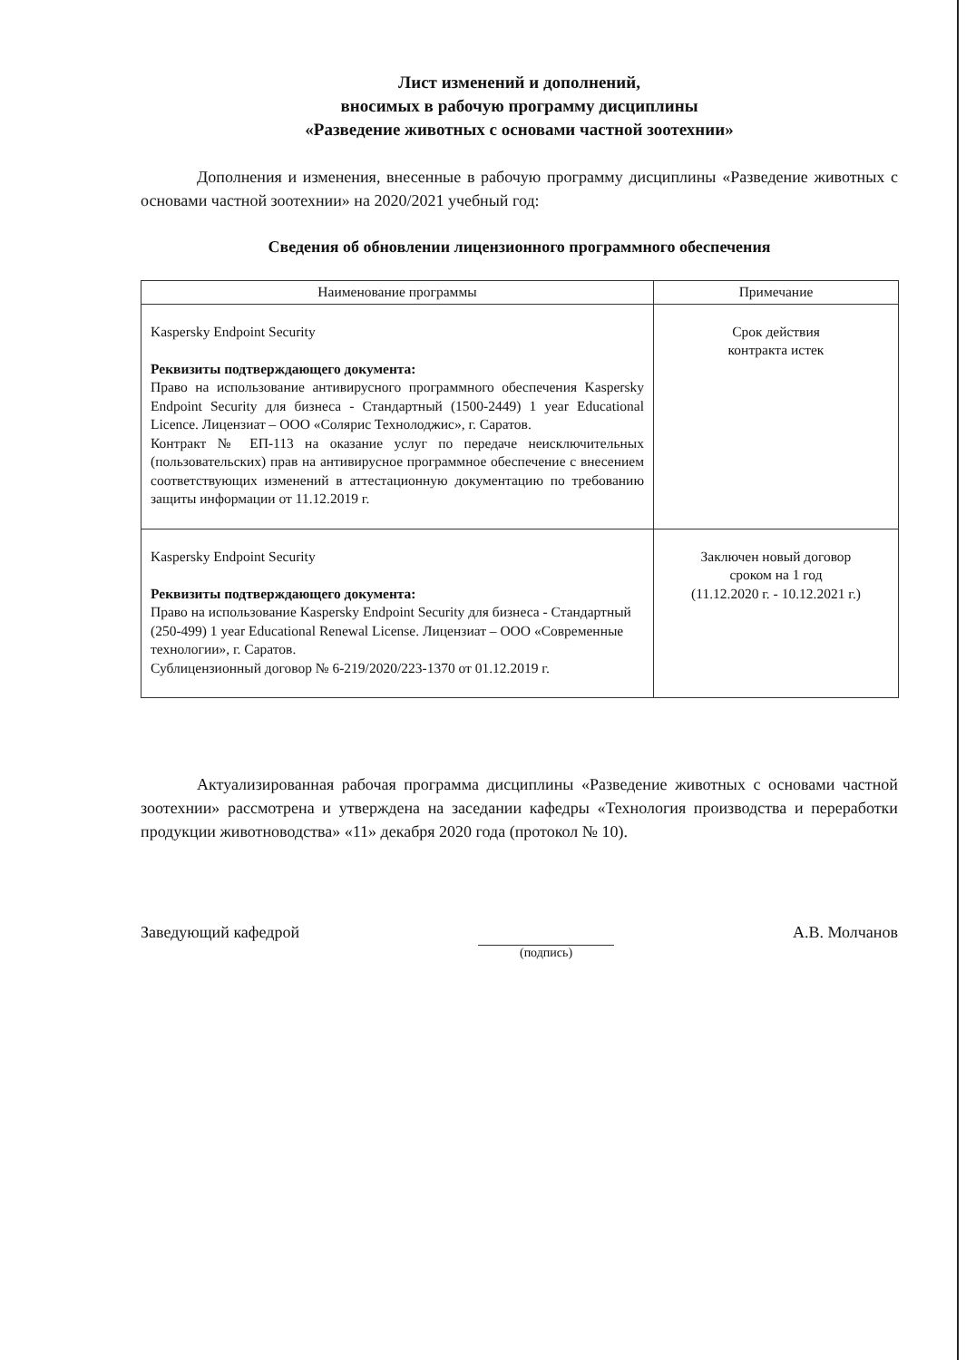Лист изменений и дополнений,
вносимых в рабочую программу дисциплины
«Разведение животных с основами частной зоотехнии»
Дополнения и изменения, внесенные в рабочую программу дисциплины «Разведение животных с основами частной зоотехнии» на 2020/2021 учебный год:
Сведения об обновлении лицензионного программного обеспечения
| Наименование программы | Примечание |
| --- | --- |
| Kaspersky Endpoint Security Реквизиты подтверждающего документа: Право на использование антивирусного программного обеспечения Kaspersky Endpoint Security для бизнеса - Стандартный (1500-2449) 1 year Educational Licence. Лицензиат – ООО «Солярис Технолоджис», г. Саратов. Контракт № ЕП-113 на оказание услуг по передаче неисключительных (пользовательских) прав на антивирусное программное обеспечение с внесением соответствующих изменений в аттестационную документацию по требованию защиты информации от 11.12.2019 г. | Срок действия контракта истек |
| Kaspersky Endpoint Security Реквизиты подтверждающего документа: Право на использование Kaspersky Endpoint Security для бизнеса - Стандартный (250-499) 1 year Educational Renewal License. Лицензиат – ООО «Современные технологии», г. Саратов. Сублицензионный договор № 6-219/2020/223-1370 от 01.12.2019 г. | Заключен новый договор сроком на 1 год (11.12.2020 г. - 10.12.2021 г.) |
Актуализированная рабочая программа дисциплины «Разведение животных с основами частной зоотехнии» рассмотрена и утверждена на заседании кафедры «Технология производства и переработки продукции животноводства» «11» декабря 2020 года (протокол № 10).
Заведующий кафедрой
(подпись)
А.В. Молчанов